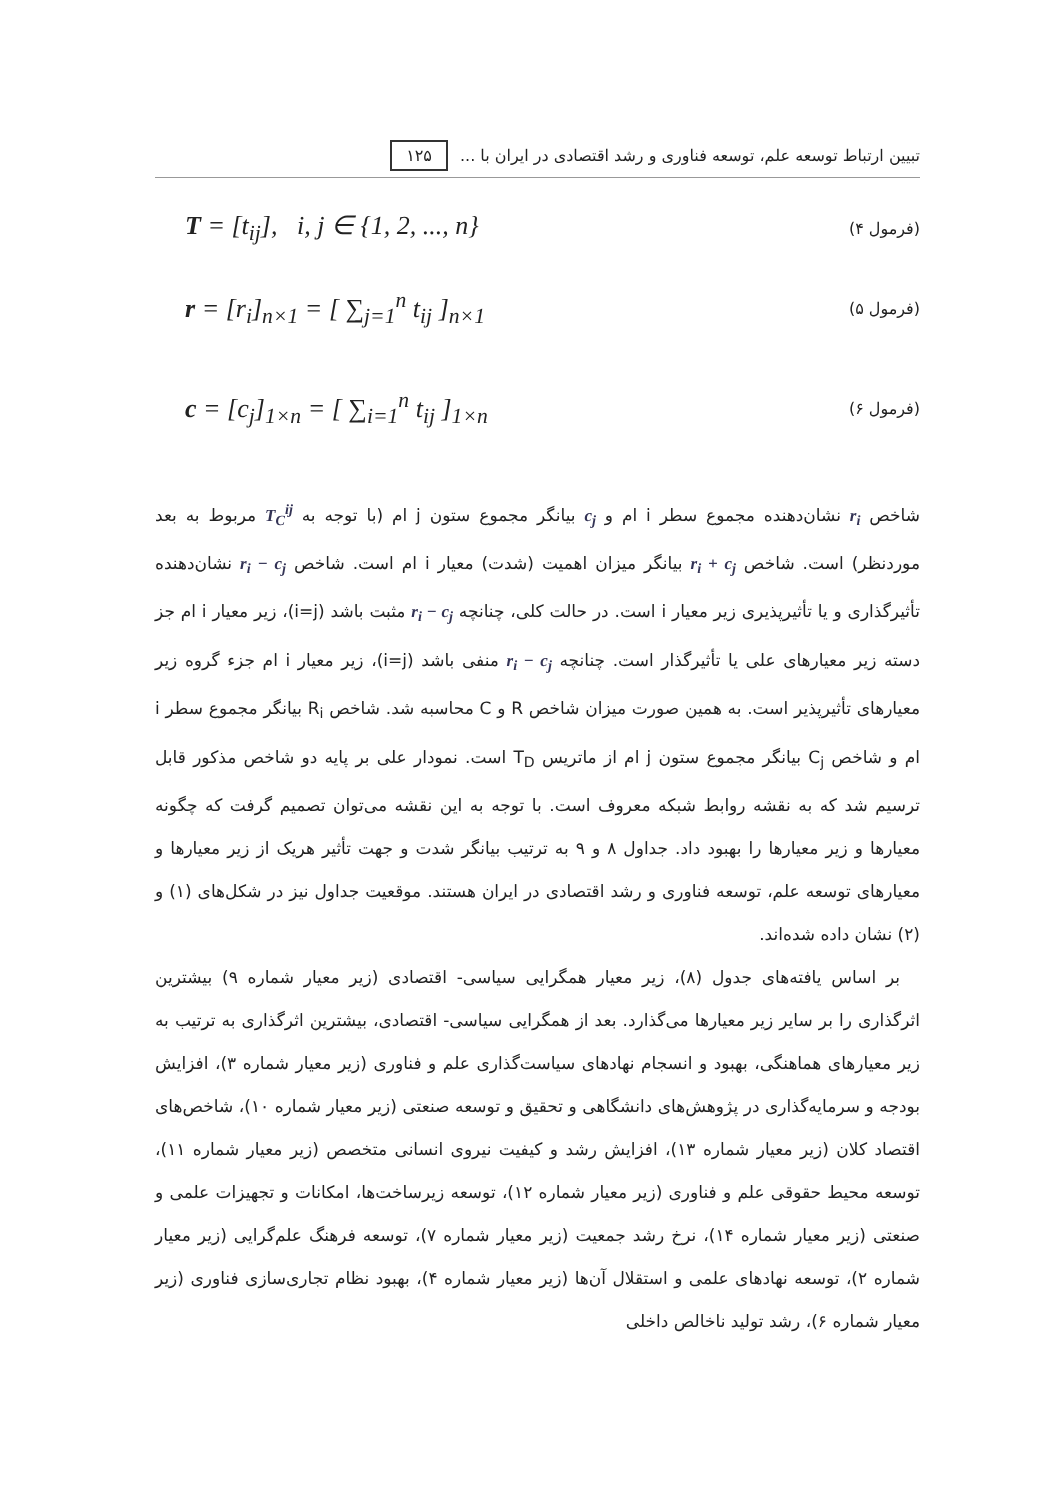تبیین ارتباط توسعه علم، توسعه فناوری و رشد اقتصادی در ایران با ... ۱۲۵
T = [t<sub>ij</sub>], i, j ∈ {1, 2, ..., n} (فرمول ۴)
r = [r<sub>i</sub>]<sub>n×1</sub> = [ ∑<sub>j=1</sub><sup>n</sup> t<sub>ij</sub> ]<sub>n×1</sub> (فرمول ۵)
c = [c<sub>j</sub>]<sub>1×n</sub> = [ ∑<sub>i=1</sub><sup>n</sup> t<sub>ij</sub> ]<sub>1×n</sub> (فرمول ۶)
شاخص r<sub>i</sub> نشان‌دهنده مجموع سطر i ام و c<sub>j</sub> بیانگر مجموع ستون j ام (با توجه به T<sub>C</sub><sup>ij</sup> مربوط به بعد موردنظر) است. شاخص r<sub>i</sub> + c<sub>j</sub> بیانگر میزان اهمیت (شدت) معیار i ام است. شاخص r<sub>i</sub> − c<sub>j</sub> نشان‌دهنده تأثیرگذاری و یا تأثیرپذیری زیر معیار i است. در حالت کلی، چنانچه r<sub>i</sub> − c<sub>j</sub> مثبت باشد (i=j)، زیر معیار i ام جز دسته زیر معیارهای علی یا تأثیرگذار است. چنانچه r<sub>i</sub> − c<sub>j</sub> منفی باشد (i=j)، زیر معیار i ام جزء گروه زیر معیارهای تأثیرپذیر است. به همین صورت میزان شاخص R و C محاسبه شد. شاخص R<sub>i</sub> بیانگر مجموع سطر i ام و شاخص C<sub>j</sub> بیانگر مجموع ستون j ام از ماتریس T<sub>D</sub> است. نمودار علی بر پایه دو شاخص مذکور قابل ترسیم شد که به نقشه روابط شبکه معروف است. با توجه به این نقشه می‌توان تصمیم گرفت که چگونه معیارها و زیر معیارها را بهبود داد. جداول ۸ و ۹ به ترتیب بیانگر شدت و جهت تأثیر هریک از زیر معیارها و معیارهای توسعه علم، توسعه فناوری و رشد اقتصادی در ایران هستند. موقعیت جداول نیز در شکل‌های (۱) و (۲) نشان داده شده‌اند.
بر اساس یافته‌های جدول (۸)، زیر معیار همگرایی سیاسی- اقتصادی (زیر معیار شماره ۹) بیشترین اثرگذاری را بر سایر زیر معیارها می‌گذارد. بعد از همگرایی سیاسی- اقتصادی، بیشترین اثرگذاری به ترتیب به زیر معیارهای هماهنگی، بهبود و انسجام نهادهای سیاست‌گذاری علم و فناوری (زیر معیار شماره ۳)، افزایش بودجه و سرمایه‌گذاری در پژوهش‌های دانشگاهی و تحقیق و توسعه صنعتی (زیر معیار شماره ۱۰)، شاخص‌های اقتصاد کلان (زیر معیار شماره ۱۳)، افزایش رشد و کیفیت نیروی انسانی متخصص (زیر معیار شماره ۱۱)، توسعه محیط حقوقی علم و فناوری (زیر معیار شماره ۱۲)، توسعه زیرساخت‌ها، امکانات و تجهیزات علمی و صنعتی (زیر معیار شماره ۱۴)، نرخ رشد جمعیت (زیر معیار شماره ۷)، توسعه فرهنگ علم‌گرایی (زیر معیار شماره ۲)، توسعه نهادهای علمی و استقلال آن‌ها (زیر معیار شماره ۴)، بهبود نظام تجاری‌سازی فناوری (زیر معیار شماره ۶)، رشد تولید ناخالص داخلی